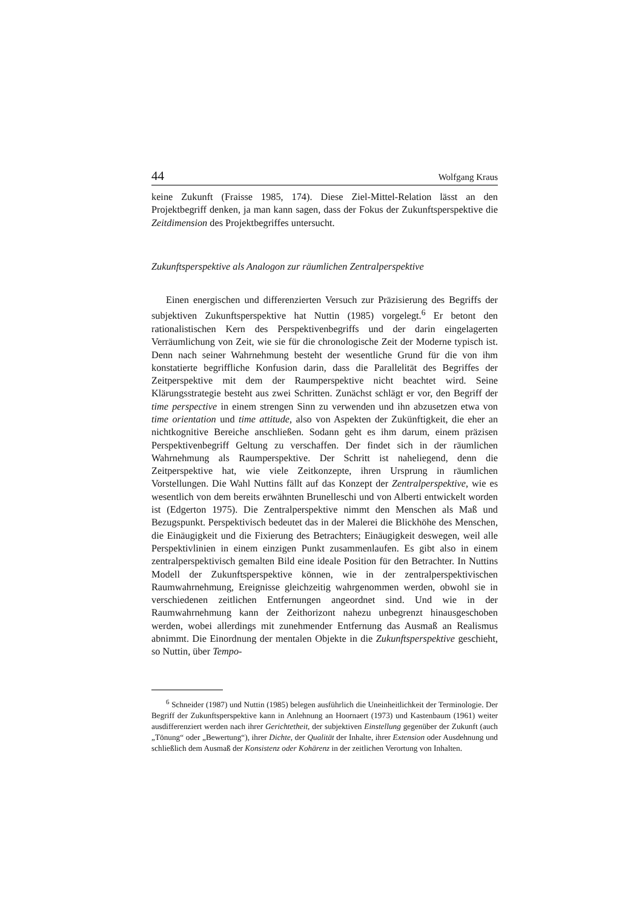44 Wolfgang Kraus
keine Zukunft (Fraisse 1985, 174). Diese Ziel-Mittel-Relation lässt an den Projektbegriff denken, ja man kann sagen, dass der Fokus der Zukunftsperspektive die Zeitdimension des Projektbegriffes untersucht.
Zukunftsperspektive als Analogon zur räumlichen Zentralperspektive
Einen energischen und differenzierten Versuch zur Präzisierung des Begriffs der subjektiven Zukunftsperspektive hat Nuttin (1985) vorgelegt.<sup>6</sup> Er betont den rationalistischen Kern des Perspektivenbegriffs und der darin eingelagerten Verräumlichung von Zeit, wie sie für die chronologische Zeit der Moderne typisch ist. Denn nach seiner Wahrnehmung besteht der wesentliche Grund für die von ihm konstatierte begriffliche Konfusion darin, dass die Parallelität des Begriffes der Zeitperspektive mit dem der Raumperspektive nicht beachtet wird. Seine Klärungsstrategie besteht aus zwei Schritten. Zunächst schlägt er vor, den Begriff der time perspective in einem strengen Sinn zu verwenden und ihn abzusetzen etwa von time orientation und time attitude, also von Aspekten der Zukünftigkeit, die eher an nichtkognitive Bereiche anschließen. Sodann geht es ihm darum, einem präzisen Perspektivenbegriff Geltung zu verschaffen. Der findet sich in der räumlichen Wahrnehmung als Raumperspektive. Der Schritt ist naheliegend, denn die Zeitperspektive hat, wie viele Zeitkonzepte, ihren Ursprung in räumlichen Vorstellungen. Die Wahl Nuttins fällt auf das Konzept der Zentralperspektive, wie es wesentlich von dem bereits erwähnten Brunelleschi und von Alberti entwickelt worden ist (Edgerton 1975). Die Zentralperspektive nimmt den Menschen als Maß und Bezugspunkt. Perspektivisch bedeutet das in der Malerei die Blickhöhe des Menschen, die Einäugigkeit und die Fixierung des Betrachters; Einäugigkeit deswegen, weil alle Perspektivlinien in einem einzigen Punkt zusammenlaufen. Es gibt also in einem zentralperspektivisch gemalten Bild eine ideale Position für den Betrachter. In Nuttins Modell der Zukunftsperspektive können, wie in der zentralperspektivischen Raumwahrnehmung, Ereignisse gleichzeitig wahrgenommen werden, obwohl sie in verschiedenen zeitlichen Entfernungen angeordnet sind. Und wie in der Raumwahrnehmung kann der Zeithorizont nahezu unbegrenzt hinausgeschoben werden, wobei allerdings mit zunehmender Entfernung das Ausmaß an Realismus abnimmt. Die Einordnung der mentalen Objekte in die Zukunftsperspektive geschieht, so Nuttin, über Tempo-
<sup>6</sup> Schneider (1987) und Nuttin (1985) belegen ausführlich die Uneinheitlichkeit der Terminologie. Der Begriff der Zukunftsperspektive kann in Anlehnung an Hoornaert (1973) und Kastenbaum (1961) weiter ausdifferenziert werden nach ihrer Gerichtetheit, der subjektiven Einstellung gegenüber der Zukunft (auch „Tönung“ oder „Bewertung“), ihrer Dichte, der Qualität der Inhalte, ihrer Extension oder Ausdehnung und schließlich dem Ausmaß der Konsistenz oder Kohärenz in der zeitlichen Verortung von Inhalten.